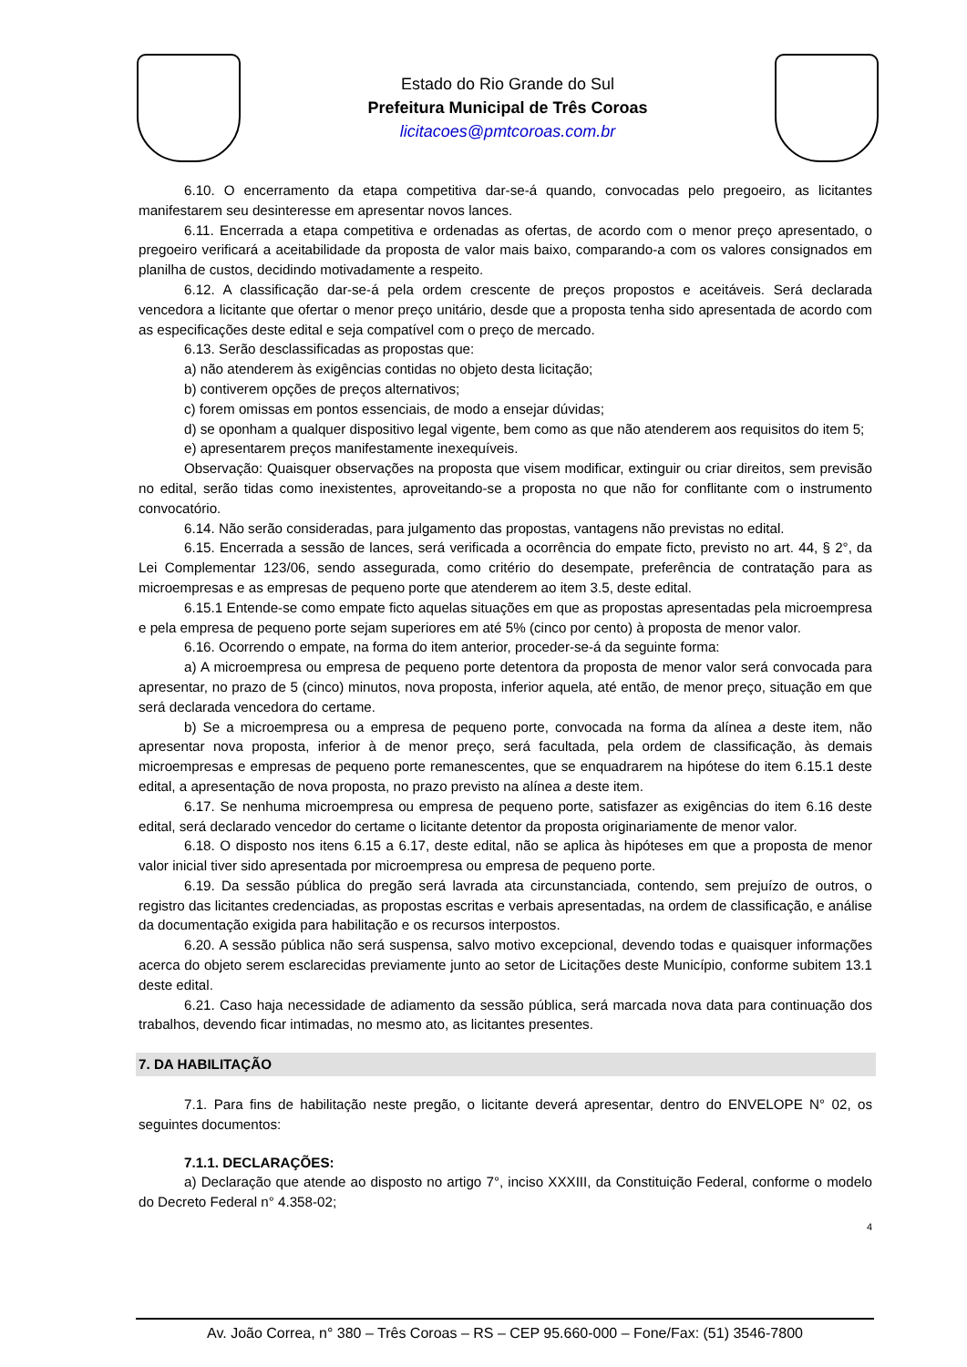Estado do Rio Grande do Sul
Prefeitura Municipal de Três Coroas
licitacoes@pmtcoroas.com.br
6.10. O encerramento da etapa competitiva dar-se-á quando, convocadas pelo pregoeiro, as licitantes manifestarem seu desinteresse em apresentar novos lances.
6.11. Encerrada a etapa competitiva e ordenadas as ofertas, de acordo com o menor preço apresentado, o pregoeiro verificará a aceitabilidade da proposta de valor mais baixo, comparando-a com os valores consignados em planilha de custos, decidindo motivadamente a respeito.
6.12. A classificação dar-se-á pela ordem crescente de preços propostos e aceitáveis. Será declarada vencedora a licitante que ofertar o menor preço unitário, desde que a proposta tenha sido apresentada de acordo com as especificações deste edital e seja compatível com o preço de mercado.
6.13. Serão desclassificadas as propostas que:
a) não atenderem às exigências contidas no objeto desta licitação;
b) contiverem opções de preços alternativos;
c) forem omissas em pontos essenciais, de modo a ensejar dúvidas;
d) se oponham a qualquer dispositivo legal vigente, bem como as que não atenderem aos requisitos do item 5;
e) apresentarem preços manifestamente inexequíveis.
Observação: Quaisquer observações na proposta que visem modificar, extinguir ou criar direitos, sem previsão no edital, serão tidas como inexistentes, aproveitando-se a proposta no que não for conflitante com o instrumento convocatório.
6.14. Não serão consideradas, para julgamento das propostas, vantagens não previstas no edital.
6.15. Encerrada a sessão de lances, será verificada a ocorrência do empate ficto, previsto no art. 44, § 2°, da Lei Complementar 123/06, sendo assegurada, como critério do desempate, preferência de contratação para as microempresas e as empresas de pequeno porte que atenderem ao item 3.5, deste edital.
6.15.1 Entende-se como empate ficto aquelas situações em que as propostas apresentadas pela microempresa e pela empresa de pequeno porte sejam superiores em até 5% (cinco por cento) à proposta de menor valor.
6.16. Ocorrendo o empate, na forma do item anterior, proceder-se-á da seguinte forma:
a) A microempresa ou empresa de pequeno porte detentora da proposta de menor valor será convocada para apresentar, no prazo de 5 (cinco) minutos, nova proposta, inferior aquela, até então, de menor preço, situação em que será declarada vencedora do certame.
b) Se a microempresa ou a empresa de pequeno porte, convocada na forma da alínea a deste item, não apresentar nova proposta, inferior à de menor preço, será facultada, pela ordem de classificação, às demais microempresas e empresas de pequeno porte remanescentes, que se enquadrarem na hipótese do item 6.15.1 deste edital, a apresentação de nova proposta, no prazo previsto na alínea a deste item.
6.17. Se nenhuma microempresa ou empresa de pequeno porte, satisfazer as exigências do item 6.16 deste edital, será declarado vencedor do certame o licitante detentor da proposta originariamente de menor valor.
6.18. O disposto nos itens 6.15 a 6.17, deste edital, não se aplica às hipóteses em que a proposta de menor valor inicial tiver sido apresentada por microempresa ou empresa de pequeno porte.
6.19. Da sessão pública do pregão será lavrada ata circunstanciada, contendo, sem prejuízo de outros, o registro das licitantes credenciadas, as propostas escritas e verbais apresentadas, na ordem de classificação, e análise da documentação exigida para habilitação e os recursos interpostos.
6.20. A sessão pública não será suspensa, salvo motivo excepcional, devendo todas e quaisquer informações acerca do objeto serem esclarecidas previamente junto ao setor de Licitações deste Município, conforme subitem 13.1 deste edital.
6.21. Caso haja necessidade de adiamento da sessão pública, será marcada nova data para continuação dos trabalhos, devendo ficar intimadas, no mesmo ato, as licitantes presentes.
7. DA HABILITAÇÃO
7.1. Para fins de habilitação neste pregão, o licitante deverá apresentar, dentro do ENVELOPE N° 02, os seguintes documentos:
7.1.1. DECLARAÇÕES:
a) Declaração que atende ao disposto no artigo 7°, inciso XXXIII, da Constituição Federal, conforme o modelo do Decreto Federal n° 4.358-02;
4
Av. João Correa, n° 380 – Três Coroas – RS – CEP 95.660-000 – Fone/Fax: (51) 3546-7800